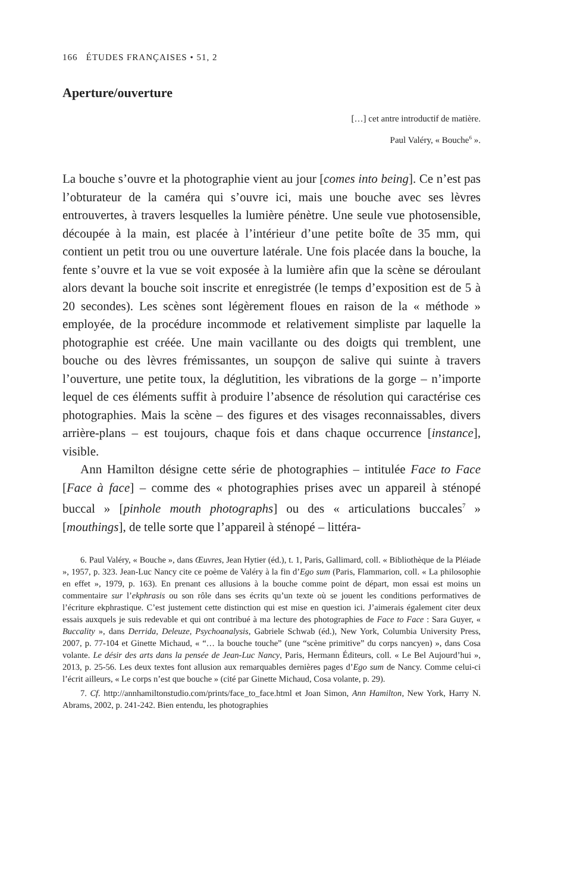166 ÉTUDES FRANÇAISES • 51, 2
Aperture/ouverture
[…] cet antre introductif de matière.
Paul Valéry, « Bouche<sup>6</sup> ».
La bouche s’ouvre et la photographie vient au jour [comes into being]. Ce n’est pas l’obturateur de la caméra qui s’ouvre ici, mais une bouche avec ses lèvres entrouvertes, à travers lesquelles la lumière pénètre. Une seule vue photosensible, découpée à la main, est placée à l’intérieur d’une petite boîte de 35 mm, qui contient un petit trou ou une ouverture latérale. Une fois placée dans la bouche, la fente s’ouvre et la vue se voit exposée à la lumière afin que la scène se déroulant alors devant la bouche soit inscrite et enregistrée (le temps d’exposition est de 5 à 20 secondes). Les scènes sont légèrement floues en raison de la « méthode » employée, de la procédure incommode et relativement simpliste par laquelle la photographie est créée. Une main vacillante ou des doigts qui tremblent, une bouche ou des lèvres frémissantes, un soupçon de salive qui suinte à travers l’ouverture, une petite toux, la déglutition, les vibrations de la gorge – n’importe lequel de ces éléments suffit à produire l’absence de résolution qui caractérise ces photographies. Mais la scène – des figures et des visages reconnaissables, divers arrière-plans – est toujours, chaque fois et dans chaque occurrence [instance], visible.
Ann Hamilton désigne cette série de photographies – intitulée Face to Face [Face à face] – comme des « photographies prises avec un appareil à sténopé buccal » [pinhole mouth photographs] ou des « articulations buccales<sup>7</sup> » [mouthings], de telle sorte que l’appareil à sténopé – littéra-
6. Paul Valéry, « Bouche », dans Œuvres, Jean Hytier (éd.), t. 1, Paris, Gallimard, coll. « Bibliothèque de la Pléiade », 1957, p. 323. Jean-Luc Nancy cite ce poème de Valéry à la fin d’Ego sum (Paris, Flammarion, coll. « La philosophie en effet », 1979, p. 163). En prenant ces allusions à la bouche comme point de départ, mon essai est moins un commentaire sur l’ekphrasis ou son rôle dans ses écrits qu’un texte où se jouent les conditions performatives de l’écriture ekphrastique. C’est justement cette distinction qui est mise en question ici. J’aimerais également citer deux essais auxquels je suis redevable et qui ont contribué à ma lecture des photographies de Face to Face : Sara Guyer, « Buccality », dans Derrida, Deleuze, Psychoanalysis, Gabriele Schwab (éd.), New York, Columbia University Press, 2007, p. 77-104 et Ginette Michaud, « “… la bouche touche” (une “scène primitive” du corps nancyen) », dans Cosa volante. Le désir des arts dans la pensée de Jean-Luc Nancy, Paris, Hermann Éditeurs, coll. « Le Bel Aujourd’hui », 2013, p. 25-56. Les deux textes font allusion aux remarquables dernières pages d’Ego sum de Nancy. Comme celui-ci l’écrit ailleurs, « Le corps n’est que bouche » (cité par Ginette Michaud, Cosa volante, p. 29).
7. Cf. http://annhamiltonstudio.com/prints/face_to_face.html et Joan Simon, Ann Hamilton, New York, Harry N. Abrams, 2002, p. 241-242. Bien entendu, les photographies